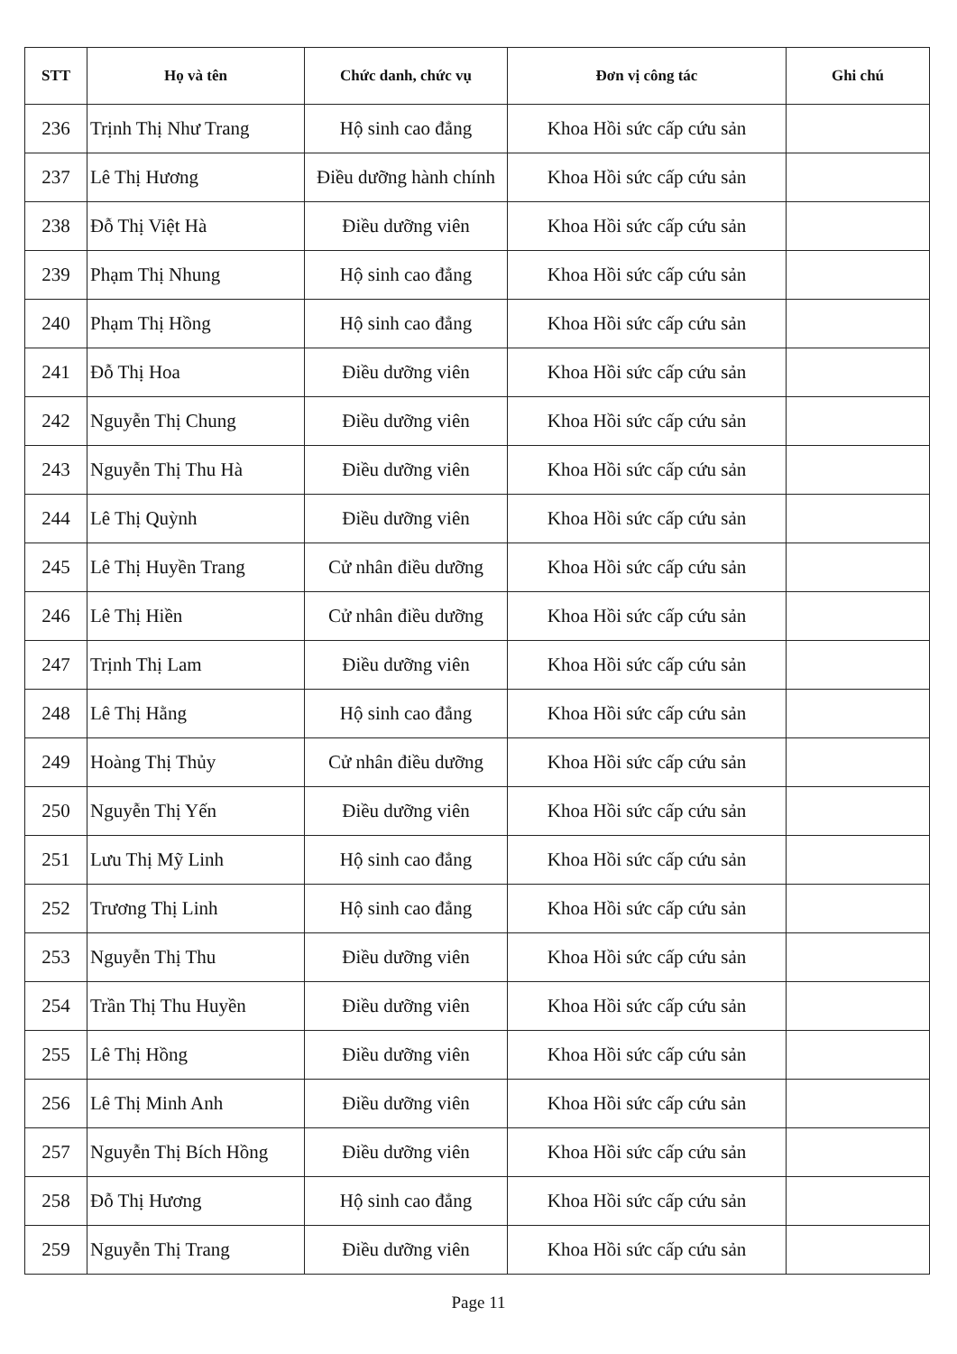| STT | Họ và tên | Chức danh, chức vụ | Đơn vị công tác | Ghi chú |
| --- | --- | --- | --- | --- |
| 236 | Trịnh Thị Như Trang | Hộ sinh cao đẳng | Khoa Hồi sức cấp cứu sản | |
| 237 | Lê Thị Hương | Điều dưỡng hành chính | Khoa Hồi sức cấp cứu sản | |
| 238 | Đỗ Thị Việt Hà | Điều dưỡng viên | Khoa Hồi sức cấp cứu sản | |
| 239 | Phạm Thị Nhung | Hộ sinh cao đẳng | Khoa Hồi sức cấp cứu sản | |
| 240 | Phạm Thị Hồng | Hộ sinh cao đẳng | Khoa Hồi sức cấp cứu sản | |
| 241 | Đỗ Thị Hoa | Điều dưỡng viên | Khoa Hồi sức cấp cứu sản | |
| 242 | Nguyễn Thị Chung | Điều dưỡng viên | Khoa Hồi sức cấp cứu sản | |
| 243 | Nguyễn Thị Thu Hà | Điều dưỡng viên | Khoa Hồi sức cấp cứu sản | |
| 244 | Lê Thị Quỳnh | Điều dưỡng viên | Khoa Hồi sức cấp cứu sản | |
| 245 | Lê Thị Huyền Trang | Cử nhân điều dưỡng | Khoa Hồi sức cấp cứu sản | |
| 246 | Lê Thị Hiền | Cử nhân điều dưỡng | Khoa Hồi sức cấp cứu sản | |
| 247 | Trịnh Thị Lam | Điều dưỡng viên | Khoa Hồi sức cấp cứu sản | |
| 248 | Lê Thị Hằng | Hộ sinh cao đẳng | Khoa Hồi sức cấp cứu sản | |
| 249 | Hoàng Thị Thủy | Cử nhân điều dưỡng | Khoa Hồi sức cấp cứu sản | |
| 250 | Nguyễn Thị Yến | Điều dưỡng viên | Khoa Hồi sức cấp cứu sản | |
| 251 | Lưu Thị Mỹ Linh | Hộ sinh cao đẳng | Khoa Hồi sức cấp cứu sản | |
| 252 | Trương Thị Linh | Hộ sinh cao đẳng | Khoa Hồi sức cấp cứu sản | |
| 253 | Nguyễn Thị Thu | Điều dưỡng viên | Khoa Hồi sức cấp cứu sản | |
| 254 | Trần Thị Thu Huyền | Điều dưỡng viên | Khoa Hồi sức cấp cứu sản | |
| 255 | Lê Thị Hồng | Điều dưỡng viên | Khoa Hồi sức cấp cứu sản | |
| 256 | Lê Thị Minh Anh | Điều dưỡng viên | Khoa Hồi sức cấp cứu sản | |
| 257 | Nguyễn Thị Bích Hồng | Điều dưỡng viên | Khoa Hồi sức cấp cứu sản | |
| 258 | Đỗ Thị Hương | Hộ sinh cao đẳng | Khoa Hồi sức cấp cứu sản | |
| 259 | Nguyễn Thị Trang | Điều dưỡng viên | Khoa Hồi sức cấp cứu sản | |
Page 11